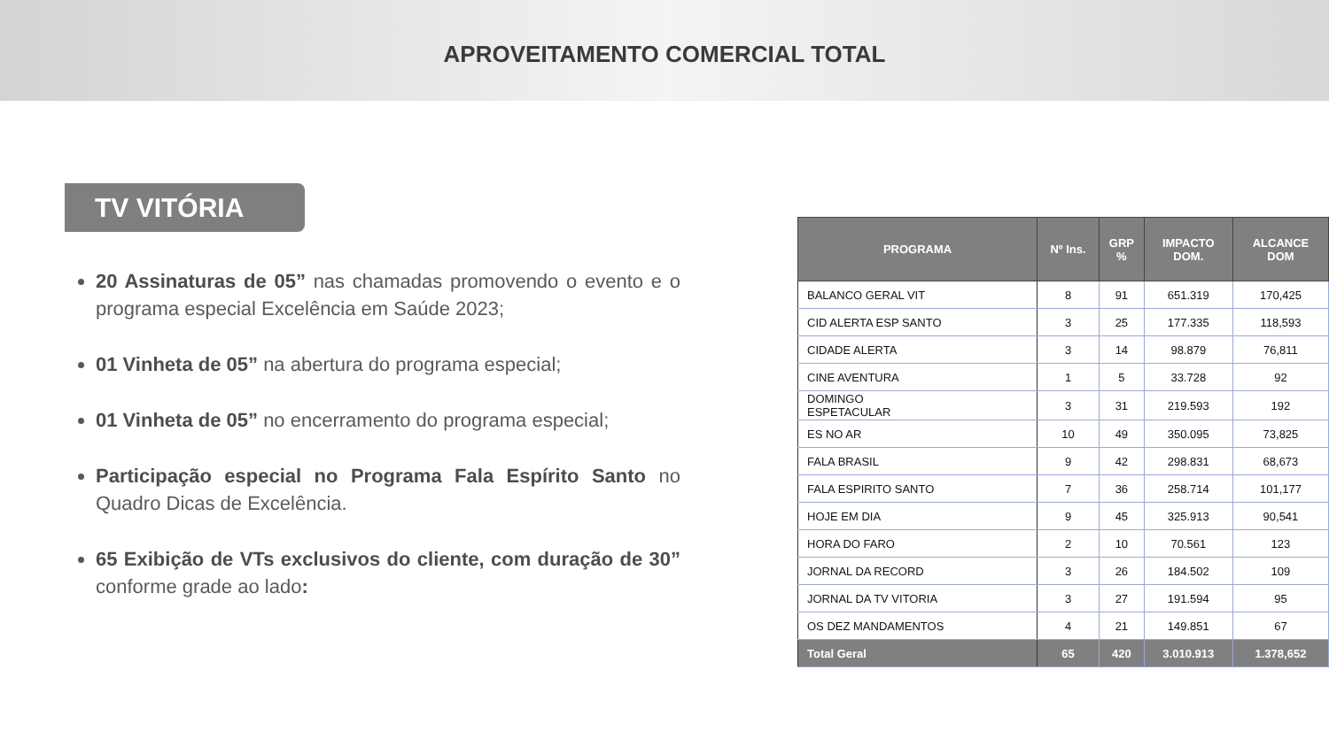APROVEITAMENTO COMERCIAL TOTAL
TV VITÓRIA
20 Assinaturas de 05” nas chamadas promovendo o evento e o programa especial Excelência em Saúde 2023;
01 Vinheta de 05” na abertura do programa especial;
01 Vinheta de 05” no encerramento do programa especial;
Participação especial no Programa Fala Espírito Santo no Quadro Dicas de Excelência.
65 Exibição de VTs exclusivos do cliente, com duração de 30” conforme grade ao lado:
| PROGRAMA | Nº Ins. | GRP % | IMPACTO DOM. | ALCANCE DOM |
| --- | --- | --- | --- | --- |
| BALANCO GERAL VIT | 8 | 91 | 651.319 | 170,425 |
| CID ALERTA ESP SANTO | 3 | 25 | 177.335 | 118,593 |
| CIDADE ALERTA | 3 | 14 | 98.879 | 76,811 |
| CINE AVENTURA | 1 | 5 | 33.728 | 92 |
| DOMINGO ESPETACULAR | 3 | 31 | 219.593 | 192 |
| ES NO AR | 10 | 49 | 350.095 | 73,825 |
| FALA BRASIL | 9 | 42 | 298.831 | 68,673 |
| FALA ESPIRITO SANTO | 7 | 36 | 258.714 | 101,177 |
| HOJE EM DIA | 9 | 45 | 325.913 | 90,541 |
| HORA DO FARO | 2 | 10 | 70.561 | 123 |
| JORNAL DA RECORD | 3 | 26 | 184.502 | 109 |
| JORNAL DA TV VITORIA | 3 | 27 | 191.594 | 95 |
| OS DEZ MANDAMENTOS | 4 | 21 | 149.851 | 67 |
| Total Geral | 65 | 420 | 3.010.913 | 1.378,652 |